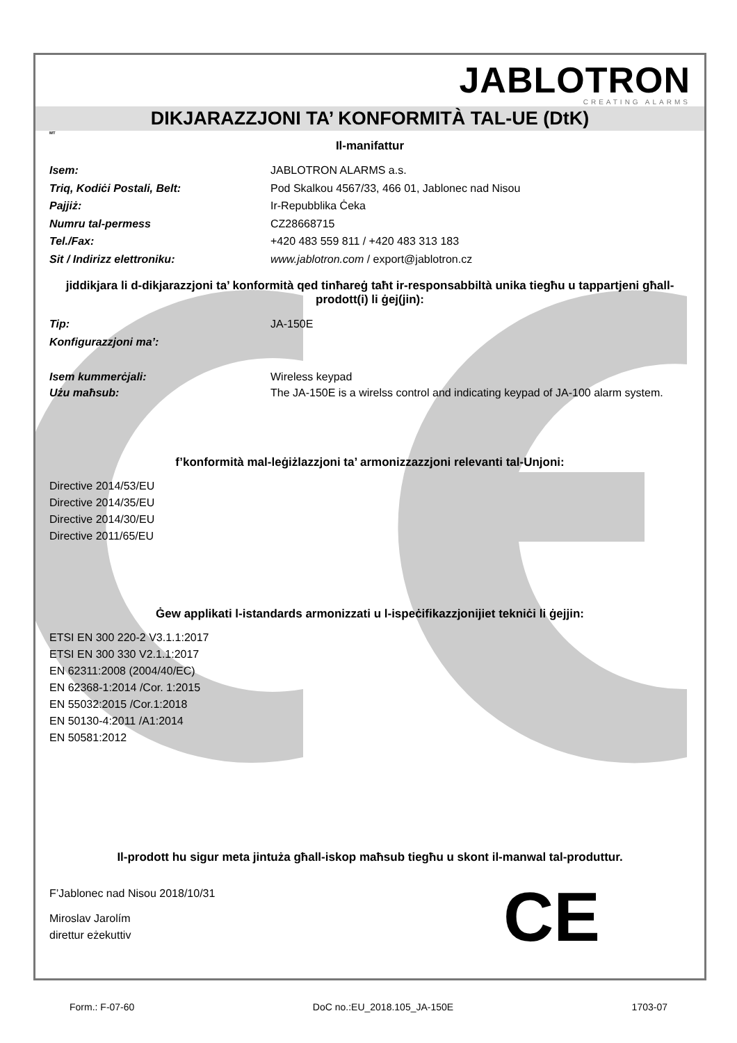JABLOTRON
CREATING ALARMS
DIKJARAZZJONI TA’ KONFORMITÀ TAL-UE (DtK)
MT
Il-manifattur
Isem: JABLOTRON ALARMS a.s.
Triq, Kodiċi Postali, Belt: Pod Skalkou 4567/33, 466 01, Jablonec nad Nisou
Pajjiż: Ir-Repubblika Ċeka
Numru tal-permess CZ28668715
Tel./Fax: +420 483 559 811 / +420 483 313 183
Sit / Indirizz elettroniku: www.jablotron.com / export@jablotron.cz
jiddikjara li d-dikjarazzjoni ta’ konformità qed tinħareġ taħt ir-responsabbiltà unika tiegħu u tappartjeni għall-prodott(i) li ġej(jin):
Tip: JA-150E
Konfigurazzjoni ma’:
Isem kummerċjali: Wireless keypad
Użu maħsub: The JA-150E is a wirelss control and indicating keypad of JA-100 alarm system.
f’konformità mal-leġiżlazzjoni ta’ armonizzazzjoni relevanti tal-Unjoni:
Directive 2014/53/EU
Directive 2014/35/EU
Directive 2014/30/EU
Directive 2011/65/EU
Ġew applikati l-istandards armonizzati u l-ispeċifikazzjonijiet tekniċi li ġejjin:
ETSI EN 300 220-2 V3.1.1:2017
ETSI EN 300 330 V2.1.1:2017
EN 62311:2008 (2004/40/EC)
EN 62368-1:2014 /Cor. 1:2015
EN 55032:2015 /Cor.1:2018
EN 50130-4:2011 /A1:2014
EN 50581:2012
Il-prodott hu sigur meta jintuża għall-iskop maħsub tiegħu u skont il-manwal tal-produttur.
F’Jablonec nad Nisou 2018/10/31
Miroslav Jarolím
direttur eżekuttiv
CE
Form.: F-07-60 DoC no.:EU_2018.105_JA-150E 1703-07